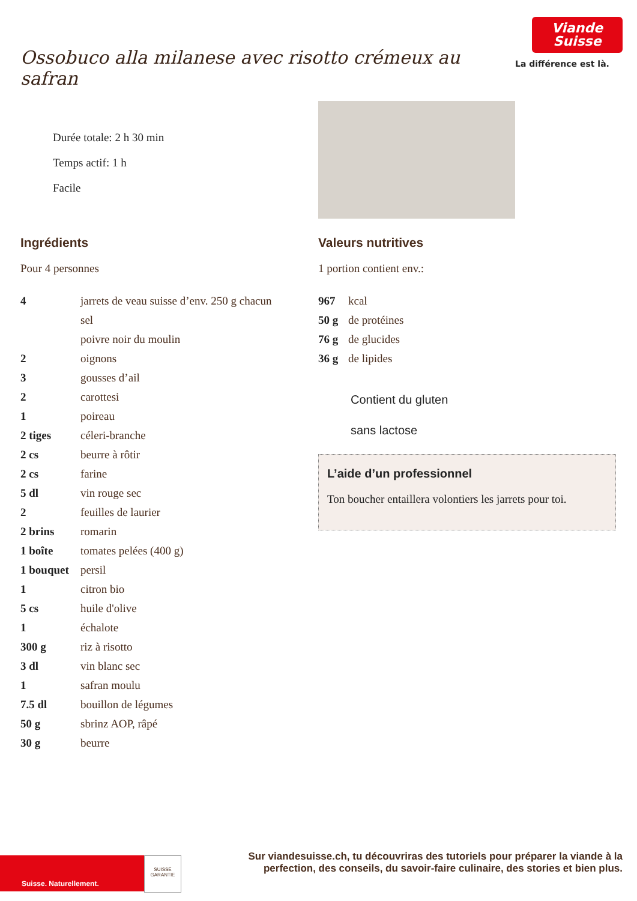Ossobuco alla milanese avec risotto crémeux au safran
Viande
Suisse
La différence est là.
Durée totale: 2 h 30 min
Temps actif: 1 h
Facile
Ingrédients
Pour 4 personnes
| 4 | jarrets de veau suisse d’env. 250 g chacun |
| | sel |
| | poivre noir du moulin |
| 2 | oignons |
| 3 | gousses d’ail |
| 2 | carottesi |
| 1 | poireau |
| 2 tiges | céleri-branche |
| 2 cs | beurre à rôtir |
| 2 cs | farine |
| 5 dl | vin rouge sec |
| 2 | feuilles de laurier |
| 2 brins | romarin |
| 1 boîte | tomates pelées (400 g) |
| 1 bouquet | persil |
| 1 | citron bio |
| 5 cs | huile d'olive |
| 1 | échalote |
| 300 g | riz à risotto |
| 3 dl | vin blanc sec |
| 1 | safran moulu |
| 7.5 dl | bouillon de légumes |
| 50 g | sbrinz AOP, râpé |
| 30 g | beurre |
Valeurs nutritives
1 portion contient env.:
| 967 | kcal |
| 50 g | de protéines |
| 76 g | de glucides |
| 36 g | de lipides |
Contient du gluten
sans lactose
L’aide d’un professionnel
Ton boucher entaillera volontiers les jarrets pour toi.
Suisse. Naturellement.
SUISSE GARANTIE
Sur viandesuisse.ch, tu découvriras des tutoriels pour préparer la viande à la
perfection, des conseils, du savoir-faire culinaire, des stories et bien plus.